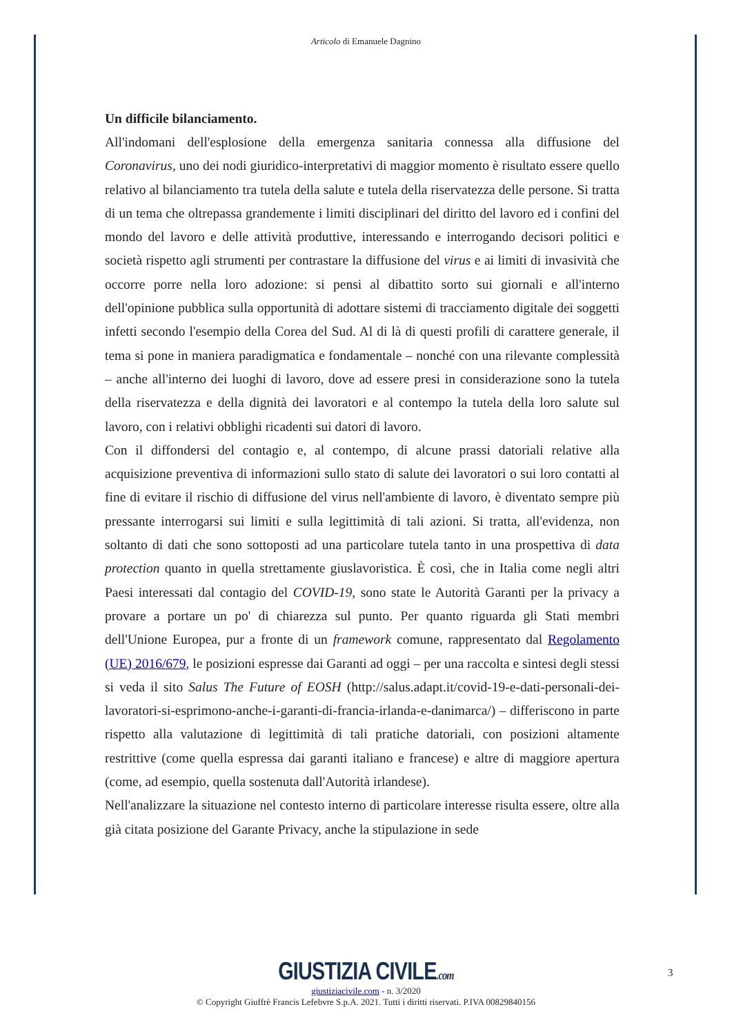Articolo di Emanuele Dagnino
Un difficile bilanciamento.
All'indomani dell'esplosione della emergenza sanitaria connessa alla diffusione del Coronavirus, uno dei nodi giuridico-interpretativi di maggior momento è risultato essere quello relativo al bilanciamento tra tutela della salute e tutela della riservatezza delle persone. Si tratta di un tema che oltrepassa grandemente i limiti disciplinari del diritto del lavoro ed i confini del mondo del lavoro e delle attività produttive, interessando e interrogando decisori politici e società rispetto agli strumenti per contrastare la diffusione del virus e ai limiti di invasività che occorre porre nella loro adozione: si pensi al dibattito sorto sui giornali e all'interno dell'opinione pubblica sulla opportunità di adottare sistemi di tracciamento digitale dei soggetti infetti secondo l'esempio della Corea del Sud. Al di là di questi profili di carattere generale, il tema si pone in maniera paradigmatica e fondamentale – nonché con una rilevante complessità – anche all'interno dei luoghi di lavoro, dove ad essere presi in considerazione sono la tutela della riservatezza e della dignità dei lavoratori e al contempo la tutela della loro salute sul lavoro, con i relativi obblighi ricadenti sui datori di lavoro.
Con il diffondersi del contagio e, al contempo, di alcune prassi datoriali relative alla acquisizione preventiva di informazioni sullo stato di salute dei lavoratori o sui loro contatti al fine di evitare il rischio di diffusione del virus nell'ambiente di lavoro, è diventato sempre più pressante interrogarsi sui limiti e sulla legittimità di tali azioni. Si tratta, all'evidenza, non soltanto di dati che sono sottoposti ad una particolare tutela tanto in una prospettiva di data protection quanto in quella strettamente giuslavoristica. È così, che in Italia come negli altri Paesi interessati dal contagio del COVID-19, sono state le Autorità Garanti per la privacy a provare a portare un po' di chiarezza sul punto. Per quanto riguarda gli Stati membri dell'Unione Europea, pur a fronte di un framework comune, rappresentato dal Regolamento (UE) 2016/679, le posizioni espresse dai Garanti ad oggi – per una raccolta e sintesi degli stessi si veda il sito Salus The Future of EOSH (http://salus.adapt.it/covid-19-e-dati-personali-dei-lavoratori-si-esprimono-anche-i-garanti-di-francia-irlanda-e-danimarca/) – differiscono in parte rispetto alla valutazione di legittimità di tali pratiche datoriali, con posizioni altamente restrittive (come quella espressa dai garanti italiano e francese) e altre di maggiore apertura (come, ad esempio, quella sostenuta dall'Autorità irlandese).
Nell'analizzare la situazione nel contesto interno di particolare interesse risulta essere, oltre alla già citata posizione del Garante Privacy, anche la stipulazione in sede
GIUSTIZIA CIVILE.com
giustiziacivile.com - n. 3/2020
© Copyright Giuffrè Francis Lefebvre S.p.A. 2021. Tutti i diritti riservati. P.IVA 00829840156
3